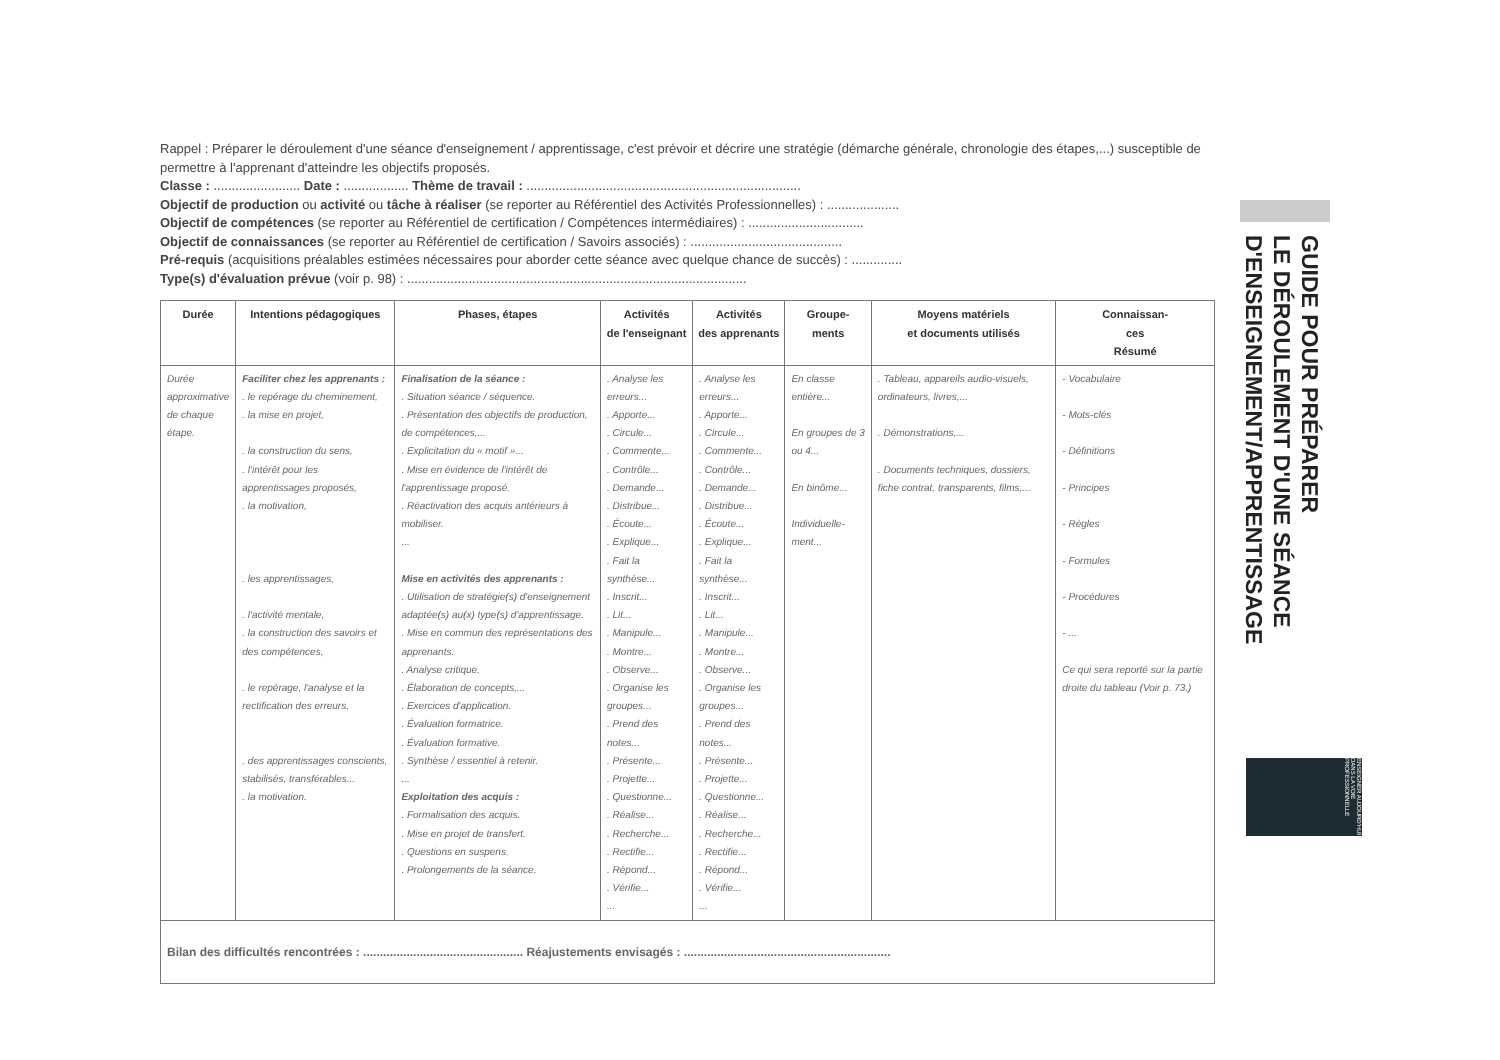Rappel : Préparer le déroulement d'une séance d'enseignement / apprentissage, c'est prévoir et décrire une stratégie (démarche générale, chronologie des étapes,...) susceptible de permettre à l'apprenant d'atteindre les objectifs proposés.
Classe : ........................ Date : .................. Thème de travail : ............................................................................
Objectif de production ou activité ou tâche à réaliser (se reporter au Référentiel des Activités Professionnelles) : ....................
Objectif de compétences (se reporter au Référentiel de certification / Compétences intermédiaires) : ................................
Objectif de connaissances (se reporter au Référentiel de certification / Savoirs associés) : ..........................................
Pré-requis (acquisitions préalables estimées nécessaires pour aborder cette séance avec quelque chance de succès) : ..............
Type(s) d'évaluation prévue (voir p. 98) : ..............................................................................................
| Durée | Intentions pédagogiques | Phases, étapes | Activités de l'enseignant | Activités des apprenants | Groupe- ments | Moyens matériels et documents utilisés | Connaissan- ces Résumé |
| --- | --- | --- | --- | --- | --- | --- | --- |
| Durée approximative de chaque étape. | Faciliter chez les apprenants : . le repérage du cheminement, . la mise en projet, . la construction du sens, . l'intérêt pour les apprentissages proposés, . la motivation, . les apprentissages, . l'activité mentale, . la construction des savoirs et des compétences, . le repérage, l'analyse et la rectification des erreurs, . des apprentissages conscients, stabilisés, transférables... . la motivation. | Finalisation de la séance : . Situation séance / séquence. . Présentation des objectifs de production, de compétences,... . Explicitation du « motif »... . Mise en évidence de l'intérêt de l'apprentissage proposé. . Réactivation des acquis antérieurs à mobiliser. ... Mise en activités des apprenants : . Utilisation de stratégie(s) d'enseignement adaptée(s) au(x) type(s) d'apprentissage. . Mise en commun des représentations des apprenants. . Analyse critique. . Élaboration de concepts,... . Exercices d'application. . Évaluation formatrice. . Évaluation formative. . Synthèse / essentiel à retenir. ... Exploitation des acquis : . Formalisation des acquis. . Mise en projet de transfert. . Questions en suspens. . Prolongements de la séance. | . Analyse les erreurs... . Apporte... . Circule... . Commente... . Contrôle... . Demande... . Distribue... . Écoute... . Explique... . Fait la synthèse... . Inscrit... . Lit... . Manipule... . Montre... . Observe... . Organise les groupes... . Prend des notes... . Présente... . Projette... . Questionne... . Réalise... . Recherche... . Rectifie... . Répond... . Vérifie... ... | . Analyse les erreurs... . Apporte... . Circule... . Commente... . Contrôle... . Demande... . Distribue... . Écoute... . Explique... . Fait la synthèse... . Inscrit... . Lit... . Manipule... . Montre... . Observe... . Organise les groupes... . Prend des notes... . Présente... . Projette... . Questionne... . Réalise... . Recherche... . Rectifie... . Répond... . Vérifie... ... | En classe entière... En groupes de 3 ou 4... En binôme... Individuelle-ment... | . Tableau, appareils audio-visuels, ordinateurs, livres,... . Démonstrations,... . Documents techniques, dossiers, fiche contrat, transparents, films,... | - Vocabulaire - Mots-clés - Définitions - Principes - Règles - Formules - Procédures - ... Ce qui sera reporté sur la partie droite du tableau (Voir p. 73.) |
| Bilan des difficultés rencontrées : ................................................ Réajustements envisagés : .............................................................. | | | | | | | |
GUIDE POUR PRÉPARER
LE DÉROULEMENT D'UNE SÉANCE
D'ENSEIGNEMENT/APPRENTISSAGE
ENSEIGNER AUJOURD'HUI DANS LA VOIE PROFESSIONNELLE